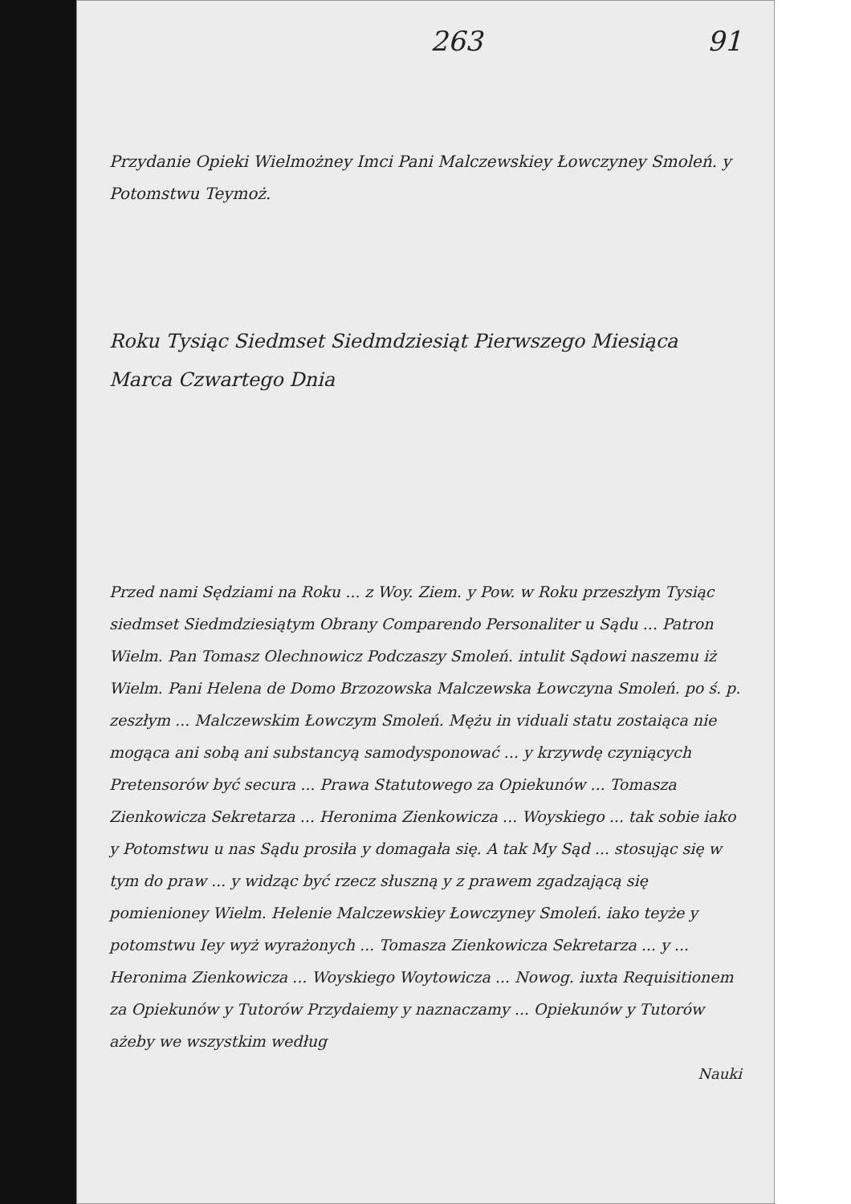263 91
Przydanie Opieki Wielmożney Imci Pani Malczewskiey Łowczyney Smoleń. y Potomstwu Teymoż.
Roku Tysiąc Siedmset Siedmdziesiąt Pierwszego Miesiąca Marca Czwartego Dnia
Przed nami Sędziami na Roku ... z Woy. Ziem. y Pow. w Roku przeszłym Tysiąc siedmset Siedmdziesiątym Obrany Comparendo Personaliter u Sądu ... Patron Wielm. Pan Tomasz Olechnowicz Podczaszy Smoleń. intulit Sądowi naszemu iż Wielm. Pani Helena de Domo Brzozowska Malczewska Łowczyna Smoleń. po ś. p. zeszłym ... Malczewskim Łowczym Smoleń. Mężu in viduali statu zostaiąca nie mogąca ani sobą ani substancyą samodysponować ... y krzywdę czyniących Pretensorów być secura ... Prawa Statutowego za Opiekunów ... Tomasza Zienkowicza Sekretarza ... Heronima Zienkowicza ... Woyskiego ... tak sobie iako y Potomstwu u nas Sądu prosiła y domagała się. A tak My Sąd ... stosując się w tym do praw ... y widząc być rzecz słuszną y z prawem zgadzającą się pomienioney Wielm. Helenie Malczewskiey Łowczyney Smoleń. iako teyże y potomstwu Iey wyż wyrażonych ... Tomasza Zienkowicza Sekretarza ... y ... Heronima Zienkowicza ... Woyskiego Woytowicza ... Nowog. iuxta Requisitionem za Opiekunów y Tutorów Przydaiemy y naznaczamy ... Opiekunów y Tutorów ażeby we wszystkim według
Nauki